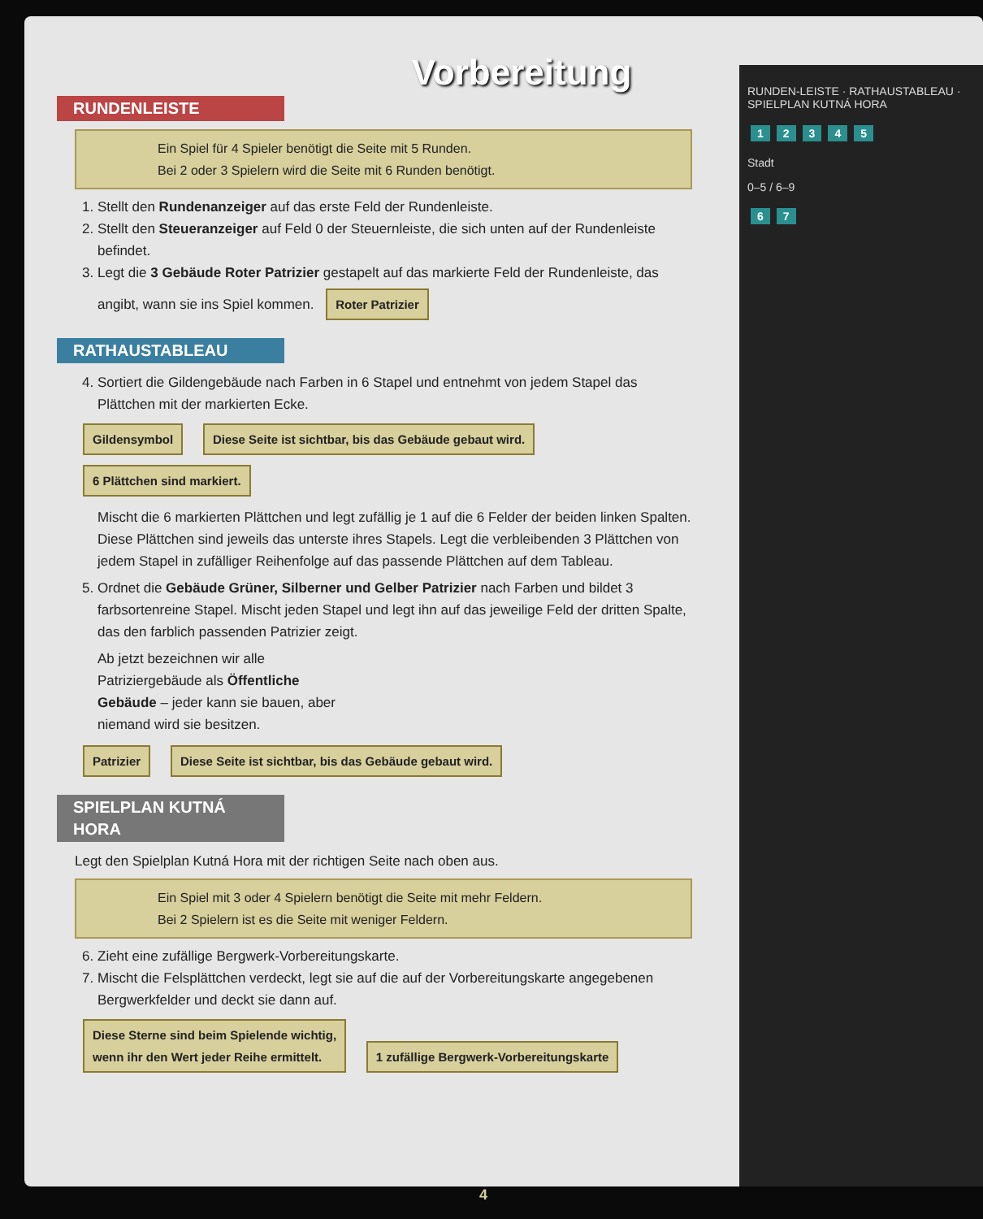Vorbereitung
RUNDENLEISTE
Ein Spiel für 4 Spieler benötigt die Seite mit 5 Runden.
Bei 2 oder 3 Spielern wird die Seite mit 6 Runden benötigt.
1. Stellt den Rundenanzeiger auf das erste Feld der Rundenleiste.
2. Stellt den Steueranzeiger auf Feld 0 der Steuernleiste, die sich unten auf der Rundenleiste befindet.
3. Legt die 3 Gebäude Roter Patrizier gestapelt auf das markierte Feld der Rundenleiste, das angibt, wann sie ins Spiel kommen. Roter Patrizier
RATHAUSTABLEAU
4. Sortiert die Gildengebäude nach Farben in 6 Stapel und entnehmt von jedem Stapel das Plättchen mit der markierten Ecke.
Gildensymbol Diese Seite ist sichtbar, bis das Gebäude gebaut wird. 6 Plättchen sind markiert.
Mischt die 6 markierten Plättchen und legt zufällig je 1 auf die 6 Felder der beiden linken Spalten. Diese Plättchen sind jeweils das unterste ihres Stapels. Legt die verbleibenden 3 Plättchen von jedem Stapel in zufälliger Reihenfolge auf das passende Plättchen auf dem Tableau.
5. Ordnet die Gebäude Grüner, Silberner und Gelber Patrizier nach Farben und bildet 3 farbsortenreine Stapel. Mischt jeden Stapel und legt ihn auf das jeweilige Feld der dritten Spalte, das den farblich passenden Patrizier zeigt.
Ab jetzt bezeichnen wir alle Patriziergebäude als Öffentliche Gebäude – jeder kann sie bauen, aber niemand wird sie besitzen.
Patrizier Diese Seite ist sichtbar, bis das Gebäude gebaut wird.
SPIELPLAN KUTNÁ HORA
Legt den Spielplan Kutná Hora mit der richtigen Seite nach oben aus.
Ein Spiel mit 3 oder 4 Spielern benötigt die Seite mit mehr Feldern.
Bei 2 Spielern ist es die Seite mit weniger Feldern.
6. Zieht eine zufällige Bergwerk-Vorbereitungskarte.
7. Mischt die Felsplättchen verdeckt, legt sie auf die auf der Vorbereitungskarte angegebenen Bergwerkfelder und deckt sie dann auf.
Diese Sterne sind beim Spielende wichtig,
wenn ihr den Wert jeder Reihe ermittelt. 1 zufällige Bergwerk-Vorbereitungskarte
RUNDEN-LEISTE · RATHAUSTABLEAU · SPIELPLAN KUTNÁ HORA
12345
Stadt
0–5 / 6–9
6 7
4